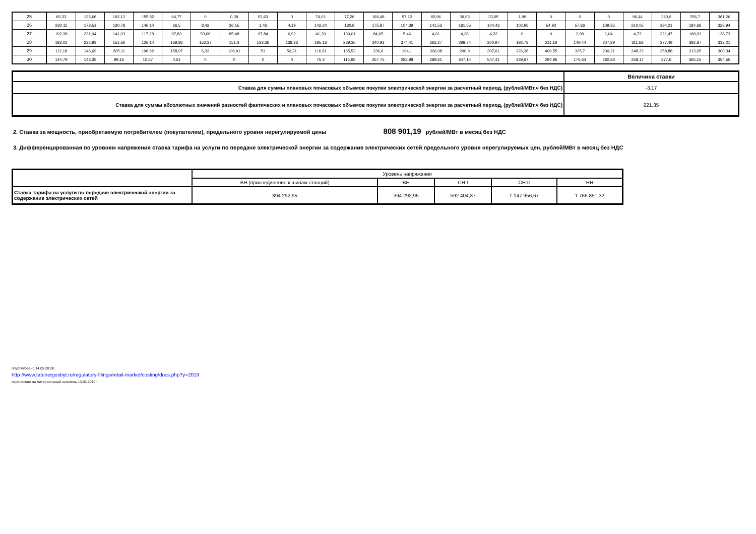| 25 | 69,33 | 135,66 | 192,12 | 155,82 | 64,77 | 0 | 0,38 | 53,63 | 0 | 74,01 | 77,26 | 169,48 | 57,12 | 65,96 | 39,93 | 33,95 | 1,99 | 0 | 0 | 0 | 96,44 | 260,9 | 256,7 | 361,26 |
| 26 | 230,11 | 178,51 | 130,78 | 146,14 | 66,5 | 8,42 | 36,15 | 1,46 | 4,19 | 142,24 | 180,8 | 175,87 | 104,39 | 141,53 | 181,55 | 104,43 | 102,96 | 54,92 | 57,86 | 109,35 | 210,05 | 394,21 | 184,68 | 323,94 |
| 27 | 192,38 | 231,94 | 141,03 | 117,28 | 97,83 | 53,66 | 85,48 | 97,84 | 6,92 | 41,39 | 130,01 | 84,65 | 5,46 | 4,01 | 4,38 | 4,22 | 0 | 0 | 2,98 | 1,04 | 4,73 | 321,47 | 168,93 | 138,73 |
| 28 | 183,02 | 232,93 | 151,66 | 126,14 | 169,86 | 152,37 | 151,3 | 133,36 | 138,33 | 195,13 | 239,36 | 340,93 | 374,41 | 262,27 | 298,74 | 200,97 | 192,78 | 211,18 | 149,44 | 207,89 | 311,68 | 377,49 | 382,87 | 332,21 |
| 29 | 112,18 | 146,69 | 205,11 | 196,62 | 158,97 | 6,33 | 136,91 | 51 | 50,21 | 116,61 | 165,53 | 236,6 | 194,1 | 326,08 | 290,9 | 307,61 | 326,36 | 409,55 | 325,7 | 200,21 | 248,22 | 358,88 | 313,05 | 300,34 |
| 30 | 144,79 | 143,35 | 99,16 | 10,67 | 0,51 | 0 | 0 | 0 | 0 | 75,3 | 116,65 | 257,75 | 282,98 | 289,61 | 347,14 | 547,41 | 339,67 | 294,96 | 176,64 | 280,83 | 258,17 | 277,6 | 365,15 | 354,55 |
| | Величина ставки |
| Ставка для суммы плановых почасовых объемов покупки электрической энергии за расчетный период, (рублей/МВт.ч без НДС) | -3,17 |
| Ставка для суммы абсолютных значений разностей фактических и плановых почасовых объемов покупки электрической энергии за расчетный период, (рублей/МВт.ч без НДС) | 221,35 |
2. Ставка за мощность, приобретаемую потребителем (покупателем), предельного уровня нерегулируемой цены 808 901,19 рублей/МВт в месяц без НДС
3. Дифференцированная по уровням напряжения ставка тарифа на услуги по передаче электрической энергии за содержание электрических сетей предельного уровня нерегулируемых цен, рублей/МВт в месяц без НДС
| | Уровень напряжения | | | | |
| | ВН.(присоединение к шинам станций) | ВН | СН I | СН II | НН |
| Ставка тарифа на услуги по передаче электрической энергии за содержание электрических сетей | 394 292,95 | 394 292,95 | 592 404,37 | 1 147 956,67 | 1 765 851,32 |
опубликовано 14.05.2019г.
http://www.tatenergosbyt.ru/regulatory-filings/retail-market/costing/docs.php?y=2019
перенесено на материальный носитель 13.05.2019г.